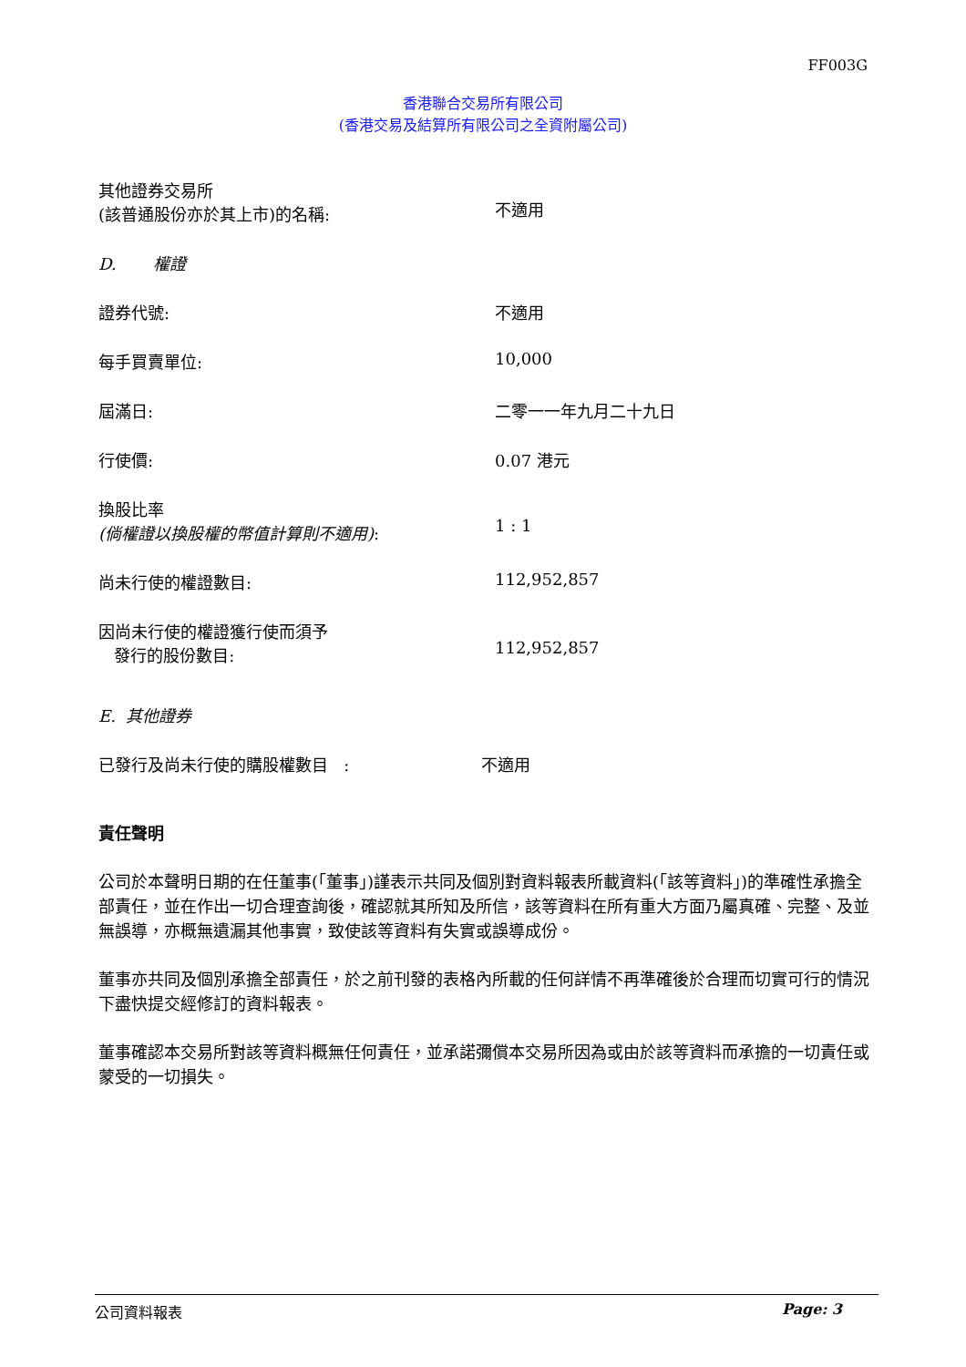FF003G
香港聯合交易所有限公司
(香港交易及結算所有限公司之全資附屬公司)
其他證券交易所
(該普通股份亦於其上市)的名稱:
不適用
D. 權證
證券代號: 不適用
每手買賣單位: 10,000
屆滿日: 二零一一年九月二十九日
行使價: 0.07 港元
換股比率
(倘權證以換股權的幣值計算則不適用):
1 : 1
尚未行使的權證數目: 112,952,857
因尚未行使的權證獲行使而須予
發行的股份數目:
112,952,857
E. 其他證券
已發行及尚未行使的購股權數目 : 不適用
責任聲明
公司於本聲明日期的在任董事(「董事」)謹表示共同及個別對資料報表所載資料(「該等資料」)的準確性承擔全部責任，並在作出一切合理查詢後，確認就其所知及所信，該等資料在所有重大方面乃屬真確、完整、及並無誤導，亦概無遺漏其他事實，致使該等資料有失實或誤導成份。
董事亦共同及個別承擔全部責任，於之前刊發的表格內所載的任何詳情不再準確後於合理而切實可行的情況下盡快提交經修訂的資料報表。
董事確認本交易所對該等資料概無任何責任，並承諾彌償本交易所因為或由於該等資料而承擔的一切責任或蒙受的一切損失。
公司資料報表 Page: 3